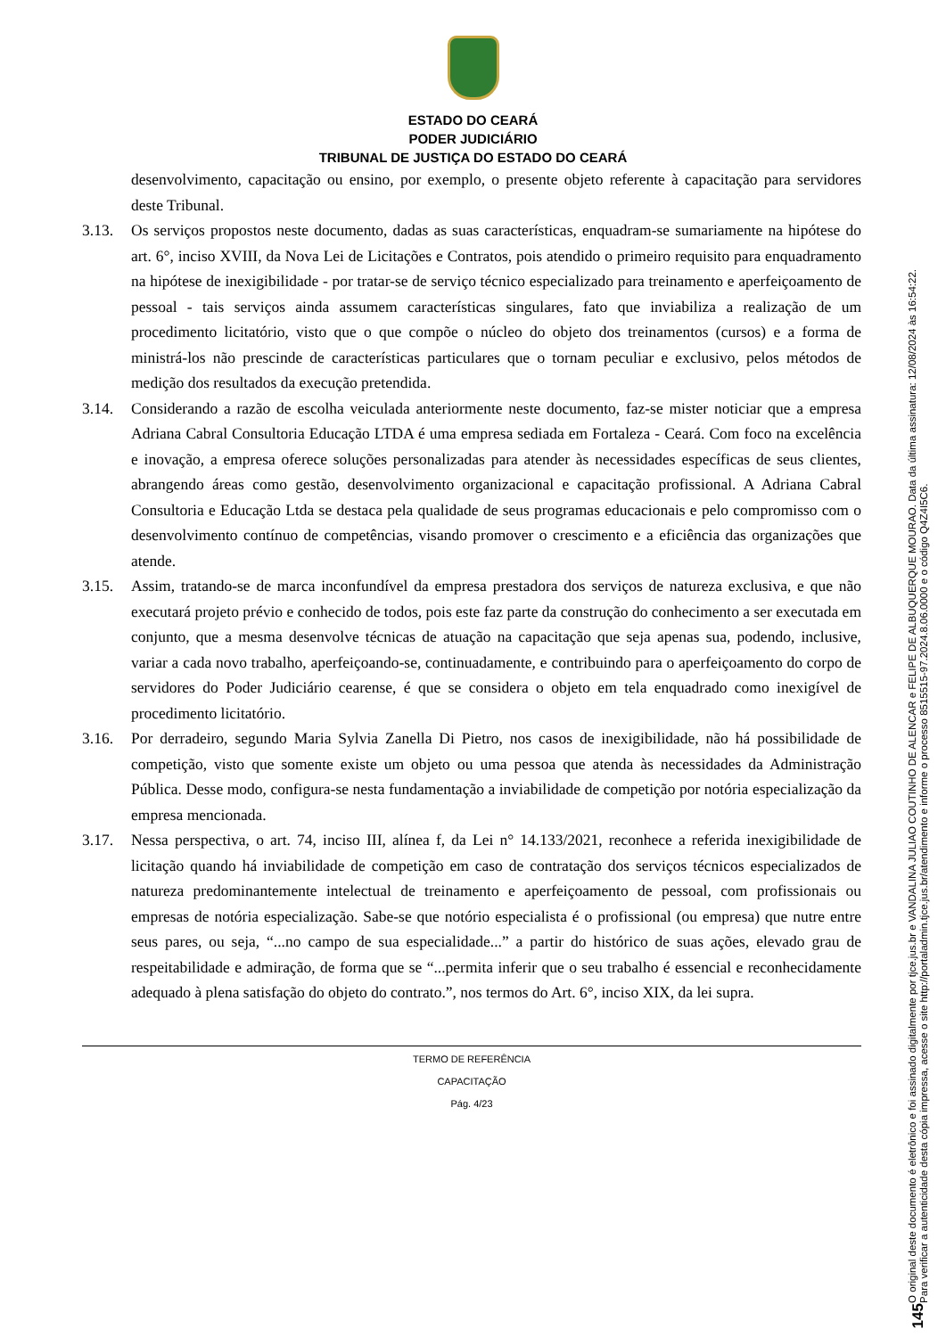ESTADO DO CEARÁ
PODER JUDICIÁRIO
TRIBUNAL DE JUSTIÇA DO ESTADO DO CEARÁ
desenvolvimento, capacitação ou ensino, por exemplo, o presente objeto referente à capacitação para servidores deste Tribunal.
3.13. Os serviços propostos neste documento, dadas as suas características, enquadram-se sumariamente na hipótese do art. 6°, inciso XVIII, da Nova Lei de Licitações e Contratos, pois atendido o primeiro requisito para enquadramento na hipótese de inexigibilidade - por tratar-se de serviço técnico especializado para treinamento e aperfeiçoamento de pessoal - tais serviços ainda assumem características singulares, fato que inviabiliza a realização de um procedimento licitatório, visto que o que compõe o núcleo do objeto dos treinamentos (cursos) e a forma de ministrá-los não prescinde de características particulares que o tornam peculiar e exclusivo, pelos métodos de medição dos resultados da execução pretendida.
3.14. Considerando a razão de escolha veiculada anteriormente neste documento, faz-se mister noticiar que a empresa Adriana Cabral Consultoria Educação LTDA é uma empresa sediada em Fortaleza - Ceará. Com foco na excelência e inovação, a empresa oferece soluções personalizadas para atender às necessidades específicas de seus clientes, abrangendo áreas como gestão, desenvolvimento organizacional e capacitação profissional. A Adriana Cabral Consultoria e Educação Ltda se destaca pela qualidade de seus programas educacionais e pelo compromisso com o desenvolvimento contínuo de competências, visando promover o crescimento e a eficiência das organizações que atende.
3.15. Assim, tratando-se de marca inconfundível da empresa prestadora dos serviços de natureza exclusiva, e que não executará projeto prévio e conhecido de todos, pois este faz parte da construção do conhecimento a ser executada em conjunto, que a mesma desenvolve técnicas de atuação na capacitação que seja apenas sua, podendo, inclusive, variar a cada novo trabalho, aperfeiçoando-se, continuadamente, e contribuindo para o aperfeiçoamento do corpo de servidores do Poder Judiciário cearense, é que se considera o objeto em tela enquadrado como inexigível de procedimento licitatório.
3.16. Por derradeiro, segundo Maria Sylvia Zanella Di Pietro, nos casos de inexigibilidade, não há possibilidade de competição, visto que somente existe um objeto ou uma pessoa que atenda às necessidades da Administração Pública. Desse modo, configura-se nesta fundamentação a inviabilidade de competição por notória especialização da empresa mencionada.
3.17. Nessa perspectiva, o art. 74, inciso III, alínea f, da Lei n° 14.133/2021, reconhece a referida inexigibilidade de licitação quando há inviabilidade de competição em caso de contratação dos serviços técnicos especializados de natureza predominantemente intelectual de treinamento e aperfeiçoamento de pessoal, com profissionais ou empresas de notória especialização. Sabe-se que notório especialista é o profissional (ou empresa) que nutre entre seus pares, ou seja, “...no campo de sua especialidade...” a partir do histórico de suas ações, elevado grau de respeitabilidade e admiração, de forma que se “...permita inferir que o seu trabalho é essencial e reconhecidamente adequado à plena satisfação do objeto do contrato.”, nos termos do Art. 6°, inciso XIX, da lei supra.
TERMO DE REFERÊNCIA
CAPACITAÇÃO
Pág. 4/23
145
O original deste documento é eletrônico e foi assinado digitalmente por tjce.jus.br e VANDALINA JULIAO COUTINHO DE ALENCAR e FELIPE DE ALBUQUERQUE MOURAO. Data da última assinatura: 12/08/2024 às 16:54:22.
Para verificar a autenticidade desta cópia impressa, acesse o site http://portaladmin.tjce.jus.br/atendimento e informe o processo 8515515-97.2024.8.06.0000 e o código Q4Z4I5C6.